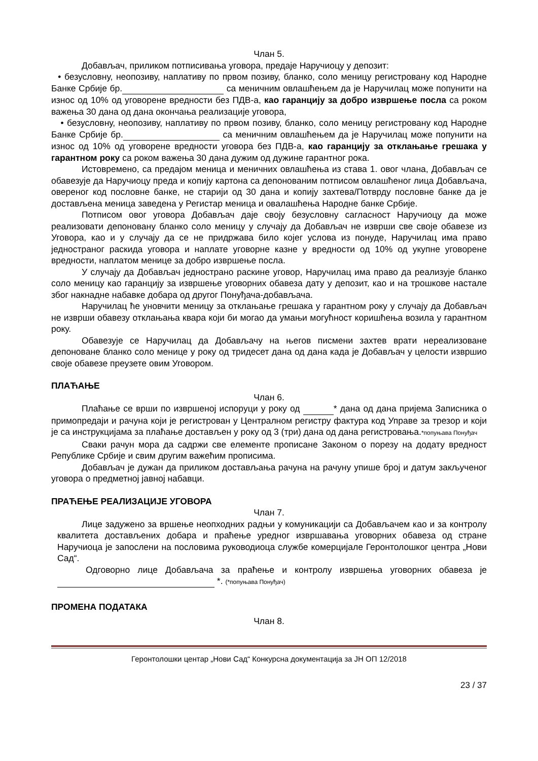Члан 5.
Добављач, приликом потписивања уговора, предаје Наручиоцу у депозит:
• безусловну, неопозиву, наплативу по првом позиву, бланко, соло меницу регистровану код Народне Банке Србије бр. са меничним овлашћењем да је Наручилац може попунити на износ од 10% од уговорене вредности без ПДВ-а, као гаранцију за добро извршење посла са роком важења 30 дана од дана окончања реализације уговора,
• безусловну, неопозиву, наплативу по првом позиву, бланко, соло меницу регистровану код Народне Банке Србије бр. са меничним овлашћењем да је Наручилац може попунити на износ од 10% од уговорене вредности уговора без ПДВ-а, као гаранцију за отклањање грешака у гарантном року са роком важења 30 дана дужим од дужине гарантног рока.
Истовремено, са предајом меница и меничних овлашћења из става 1. овог члана, Добављач се обавезује да Наручиоцу преда и копију картона са депонованим потписом овлашћеног лица Добављача, овереног код пословне банке, не старији од 30 дана и копију захтева/Потврду пословне банке да је достављена меница заведена у Регистар меница и овалашћења Народне банке Србије.
Потписом овог уговора Добављач даје своју безусловну сагласност Наручиоцу да може реализовати депоновану бланко соло меницу у случају да Добављач не изврши све своје обавезе из Уговора, као и у случају да се не придржава било којег услова из понуде, Наручилац има право једностраног раскида уговора и наплате уговорне казне у вредности од 10% од укупне уговорене вредности, наплатом менице за добро извршење посла.
У случају да Добављач једнострано раскине уговор, Наручилац има право да реализује бланко соло меницу као гаранцију за извршење уговорних обавеза дату у депозит, као и на трошкове настале због накнадне набавке добара од другог Понуђача-добављача.
Наручилац ће уновчити меницу за отклањање грешака у гарантном року у случају да Добављач не изврши обавезу отклањања квара који би могао да умањи могућност коришћења возила у гарантном року.
Обавезује се Наручилац да Добављачу на његов писмени захтев врати нереализоване депоноване бланко соло менице у року од тридесет дана од дана када је Добављач у целости извршио своје обавезе преузете овим Уговором.
ПЛАЋАЊЕ
Члан 6.
Плаћање се врши по извршеној испоруци у року од * дана од дана пријема Записника о примопредаји и рачуна који је регистрован у Централном регистру фактура код Управе за трезор и који је са инструкцијама за плаћање достављен у року од 3 (три) дана од дана регистровања.*попуњава Понуђач
Сваки рачун мора да садржи све елементе прописане Законом о порезу на додату вредност Републике Србије и свим другим важећим прописима.
Добављач је дужан да приликом достављања рачуна на рачуну упише број и датум закљученог уговора о предметној јавној набавци.
ПРАЋЕЊЕ РЕАЛИЗАЦИЈЕ УГОВОРА
Члан 7.
Лице задужено за вршење неопходних радњи у комуникацији са Добављачем као и за контролу квалитета достављених добара и праћење уредног извршавања уговорних обавеза од стране Наручиоца је запослени на пословима руководиоца службе комерцијале Геронтолошког центра „Нови Сад“.
Одговорно лице Добављача за праћење и контролу извршења уговорних обавеза је *. (*попуњава Понуђач)
ПРОМЕНА ПОДАТАКА
Члан 8.
Геронтолошки центар „Нови Сад“ Конкурсна документација за ЈН ОП 12/2018
23 / 37